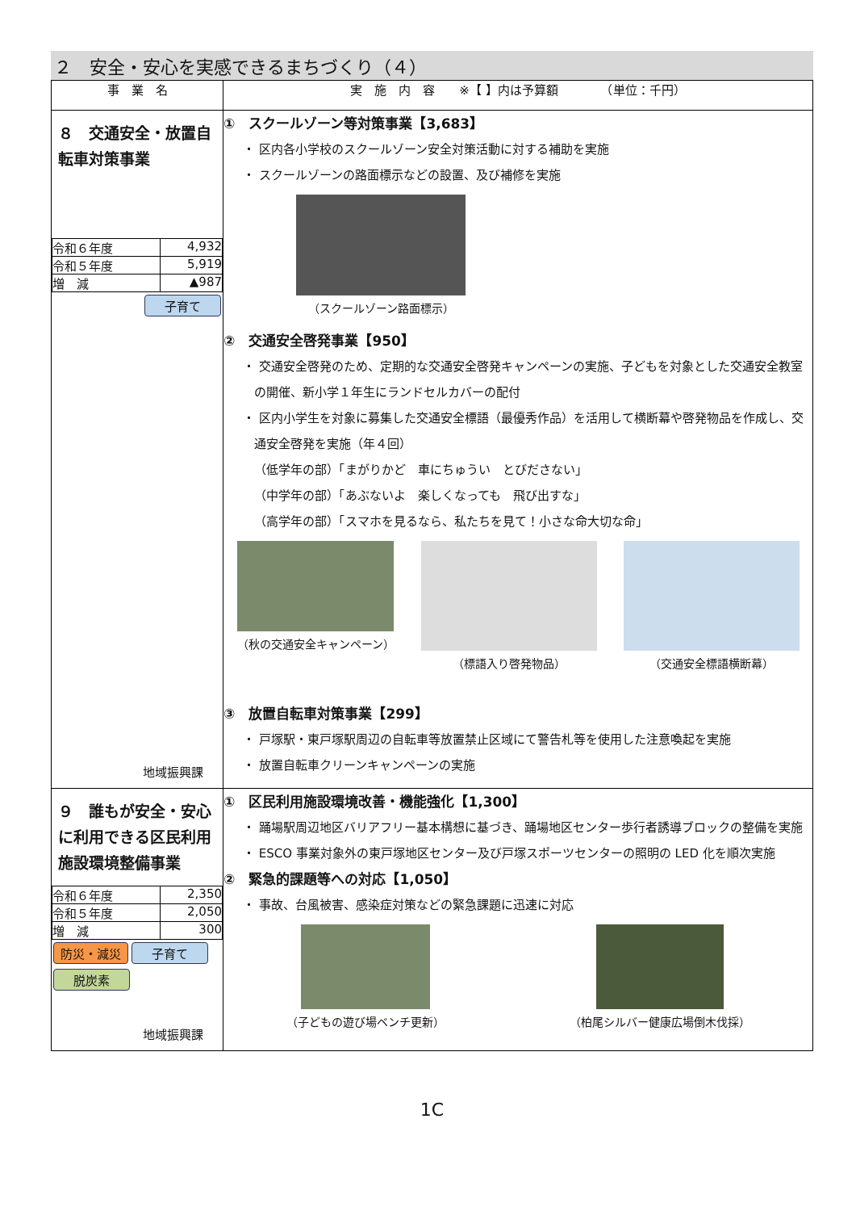２　安全・安心を実感できるまちづくり（４）
| 事 業 名 | 実 施 内 容 ※【 】内は予算額 （単位：千円） |
| --- | --- |
| ８ 交通安全・放置自転車対策事業 / 令和６年度 / 4,932 / / 令和５年度 / 5,919 / / 増 減 / ▲987 / 子育て 地域振興課 | ① スクールゾーン等対策事業【3,683】 ・ 区内各小学校のスクールゾーン安全対策活動に対する補助を実施 ・ スクールゾーンの路面標示などの設置、及び補修を実施 （スクールゾーン路面標示） ② 交通安全啓発事業【950】 ・ 交通安全啓発のため、定期的な交通安全啓発キャンペーンの実施、子どもを対象とした交通安全教室の開催、新小学１年生にランドセルカバーの配付 ・ 区内小学生を対象に募集した交通安全標語（最優秀作品）を活用して横断幕や啓発物品を作成し、交通安全啓発を実施（年４回） （低学年の部）「まがりかど 車にちゅうい とびださない」 （中学年の部）「あぶないよ 楽しくなっても 飛び出すな」 （高学年の部）「スマホを見るなら、私たちを見て！小さな命大切な命」 （秋の交通安全キャンペーン） （標語入り啓発物品） （交通安全標語横断幕） ③ 放置自転車対策事業【299】 ・ 戸塚駅・東戸塚駅周辺の自転車等放置禁止区域にて警告札等を使用した注意喚起を実施 ・ 放置自転車クリーンキャンペーンの実施 |
| ９ 誰もが安全・安心に利用できる区民利用施設環境整備事業 / 令和６年度 / 2,350 / / 令和５年度 / 2,050 / / 増 減 / 300 / 防災・減災 子育て 脱炭素 地域振興課 | ① 区民利用施設環境改善・機能強化【1,300】 ・ 踊場駅周辺地区バリアフリー基本構想に基づき、踊場地区センター歩行者誘導ブロックの整備を実施 ・ ESCO 事業対象外の東戸塚地区センター及び戸塚スポーツセンターの照明の LED 化を順次実施 ② 緊急的課題等への対応【1,050】 ・ 事故、台風被害、感染症対策などの緊急課題に迅速に対応 （子どもの遊び場ベンチ更新） （柏尾シルバー健康広場倒木伐採） |
1C